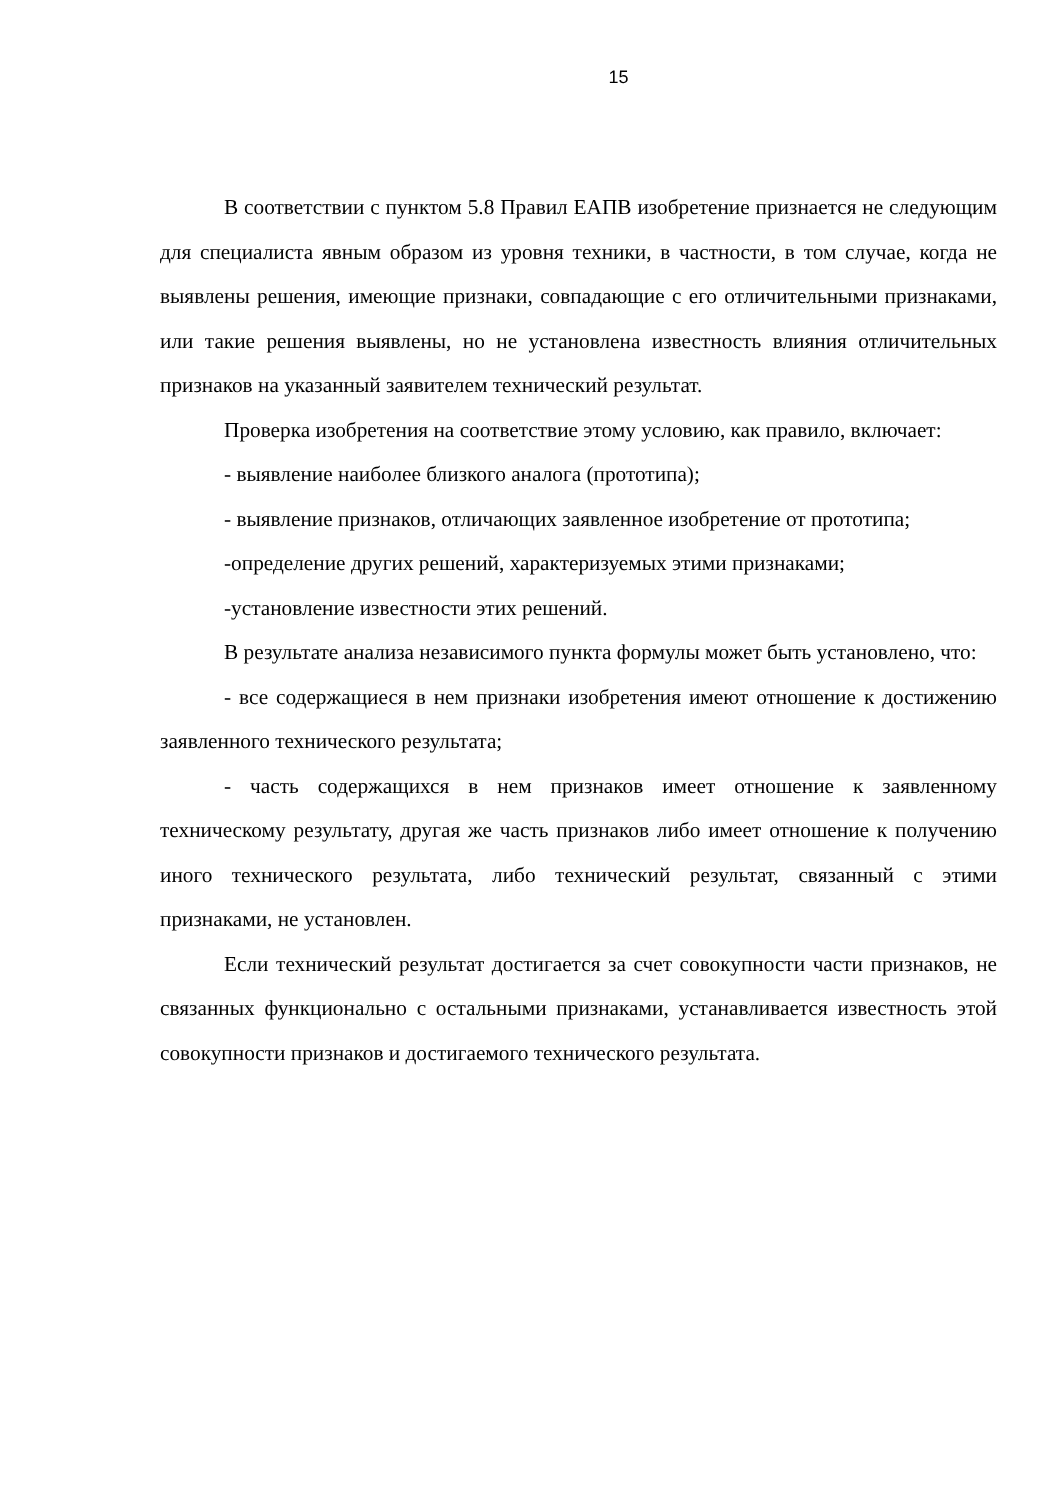15
В соответствии с пунктом 5.8 Правил ЕАПВ изобретение признается не следующим для специалиста явным образом из уровня техники, в частности, в том случае, когда не выявлены решения, имеющие признаки, совпадающие с его отличительными признаками, или такие решения выявлены, но не установлена известность влияния отличительных признаков на указанный заявителем технический результат.
Проверка изобретения на соответствие этому условию, как правило, включает:
- выявление наиболее близкого аналога (прототипа);
- выявление признаков, отличающих заявленное изобретение от прототипа;
-определение других решений, характеризуемых этими признаками;
-установление известности этих решений.
В результате анализа независимого пункта формулы может быть установлено, что:
- все содержащиеся в нем признаки изобретения имеют отношение к достижению заявленного технического результата;
- часть содержащихся в нем признаков имеет отношение к заявленному техническому результату, другая же часть признаков либо имеет отношение к получению иного технического результата, либо технический результат, связанный с этими признаками, не установлен.
Если технический результат достигается за счет совокупности части признаков, не связанных функционально с остальными признаками, устанавливается известность этой совокупности признаков и достигаемого технического результата.